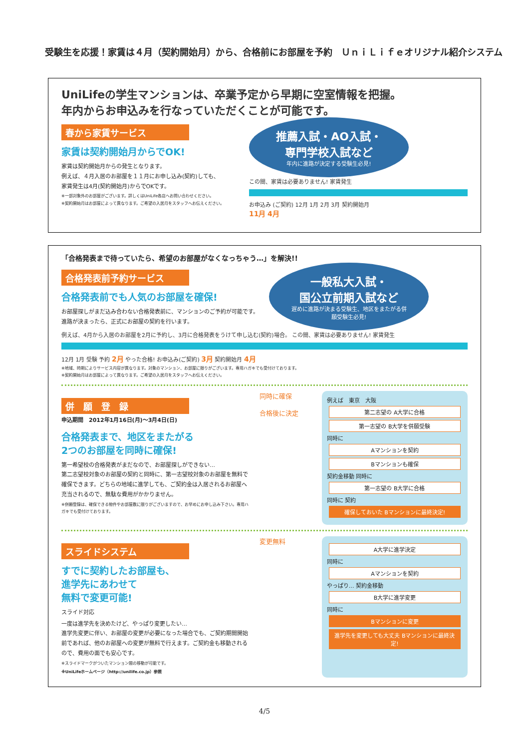受験生を応援！家賃は４月（契約開始月）から、合格前にお部屋を予約　ＵｎｉＬｉｆｅオリジナル紹介システム
UniLifeの学生マンションは、卒業予定から早期に空室情報を把握。
年内からお申込みを行なっていただくことが可能です。
春から家賃サービス
家賃は契約開始月からでOK!
家賃は契約開始月からの発生となります。
例えば、４月入居のお部屋を１１月にお申し込み(契約)しても、
家賃発生は4月(契約開始月)からでOKです。
※一部対象外のお部屋がございます。詳しくはUniLife各店へお問い合わせください。
※契約開始月はお部屋によって異なります。ご希望の入居月をスタッフへお伝えください。
推薦入試・AO入試・
専門学校入試など
年内に進路が決定する受験生必見!
この間、家賃は必要ありません! 家賃発生
お申込み (ご契約) 12月 1月 2月 3月 契約開始月
11月 4月
「合格発表まで待っていたら、希望のお部屋がなくなっちゃう…」を解決!!
合格発表前予約サービス
合格発表前でも人気のお部屋を確保!
お部屋探しがまだ込み合わない合格発表前に、マンションのご予約が可能です。進路が決まったら、正式にお部屋の契約を行います。
一般私大入試・
国公立前期入試など
遅めに進路が決まる受験生、地区をまたがる併願受験生必見!
例えば、4月から入居のお部屋を2月に予約し、3月に合格発表をうけて申し込む(契約)場合。 この間、家賃は必要ありません! 家賃発生
12月 1月 受験 予約 2月 やった合格! お申込み(ご契約) 3月 契約開始月 4月
※地域、時期によりサービス内容が異なります。対象のマンション、お部屋に限りがございます。専用ハガキでも受付けております。
※契約開始月はお部屋によって異なります。ご希望の入居月をスタッフへお伝えください。
併　願　登　録
申込期間　2012年1月16日(月)～3月4日(日)
合格発表まで、地区をまたがる
2つのお部屋を同時に確保!
第一希望校の合格発表がまだなので、お部屋探しができない…
第二志望校対象のお部屋の契約と同時に、第一志望校対象のお部屋を無料で確保できます。どちらの地域に進学しても、ご契約金は入居されるお部屋へ充当されるので、無駄な費用がかかりません。
※併願登録は、確保できる物件やお部屋数に限りがございますので、お早めにお申し込み下さい。専用ハガキでも受付けております。
同時に確保
合格後に決定
例えば　東京　大阪
第二志望の A大学に合格
第一志望の B大学を併願受験
同時に
Aマンションを契約
Bマンションも確保
契約金移動 同時に
第一志望の B大学に合格
同時に 契約
確保しておいた Bマンションに最終決定!
スライドシステム
すでに契約したお部屋も、
進学先にあわせて
無料で変更可能!
スライド対応
一度は進学先を決めたけど、やっぱり変更したい…
進学先変更に伴い、お部屋の変更が必要になった場合でも、ご契約期間開始前であれば、他のお部屋への変更が無料で行えます。ご契約金も移動されるので、費用の面でも安心です。
※スライドマークがついたマンション間の移動が可能です。
※UniLifeホームページ（http://unilife.co.jp）参照
変更無料
A大学に進学決定
同時に
Aマンションを契約
やっぱり… 契約金移動
B大学に進学変更
同時に
Bマンションに変更
進学先を変更しても大丈夫 Bマンションに最終決定!
4/5